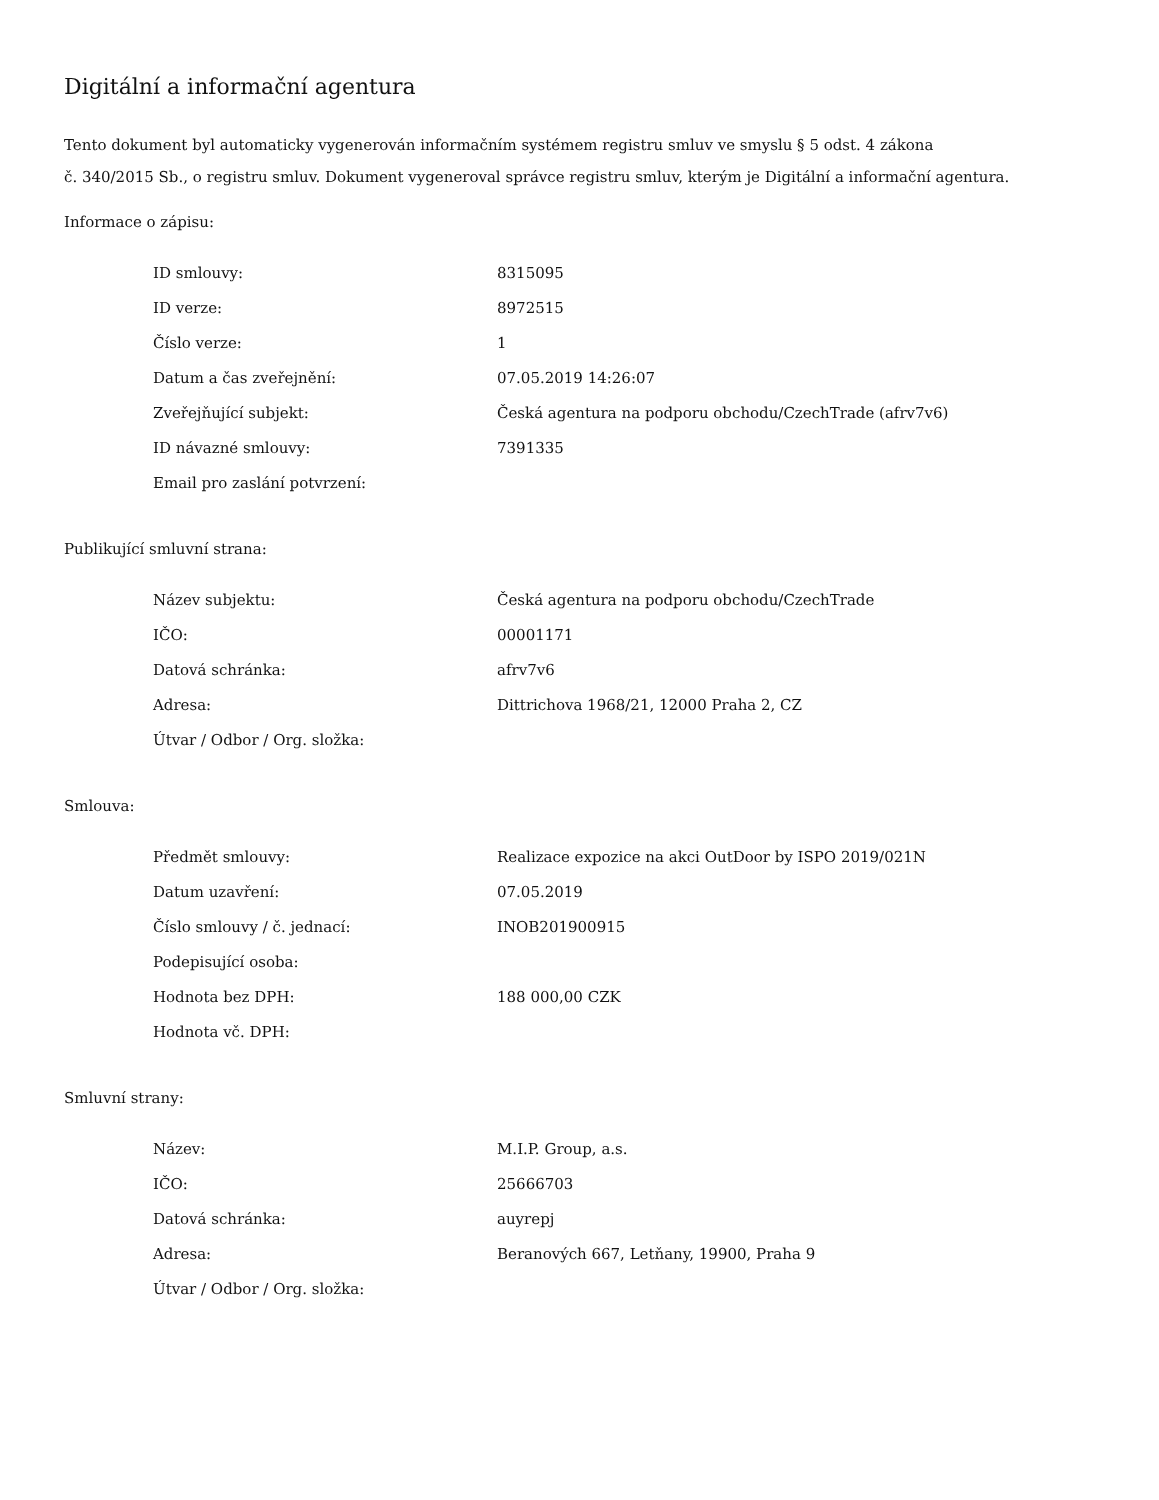Digitální a informační agentura
Tento dokument byl automaticky vygenerován informačním systémem registru smluv ve smyslu § 5 odst. 4 zákona
č. 340/2015 Sb., o registru smluv. Dokument vygeneroval správce registru smluv, kterým je Digitální a informační agentura.
Informace o zápisu:
| ID smlouvy: | 8315095 |
| ID verze: | 8972515 |
| Číslo verze: | 1 |
| Datum a čas zveřejnění: | 07.05.2019 14:26:07 |
| Zveřejňující subjekt: | Česká agentura na podporu obchodu/CzechTrade (afrv7v6) |
| ID návazné smlouvy: | 7391335 |
| Email pro zaslání potvrzení: | |
Publikující smluvní strana:
| Název subjektu: | Česká agentura na podporu obchodu/CzechTrade |
| IČO: | 00001171 |
| Datová schránka: | afrv7v6 |
| Adresa: | Dittrichova 1968/21, 12000 Praha 2, CZ |
| Útvar / Odbor / Org. složka: | |
Smlouva:
| Předmět smlouvy: | Realizace expozice na akci OutDoor by ISPO 2019/021N |
| Datum uzavření: | 07.05.2019 |
| Číslo smlouvy / č. jednací: | INOB201900915 |
| Podepisující osoba: | |
| Hodnota bez DPH: | 188 000,00 CZK |
| Hodnota vč. DPH: | |
Smluvní strany:
| Název: | M.I.P. Group, a.s. |
| IČO: | 25666703 |
| Datová schránka: | auyrepj |
| Adresa: | Beranových 667, Letňany, 19900, Praha 9 |
| Útvar / Odbor / Org. složka: | |